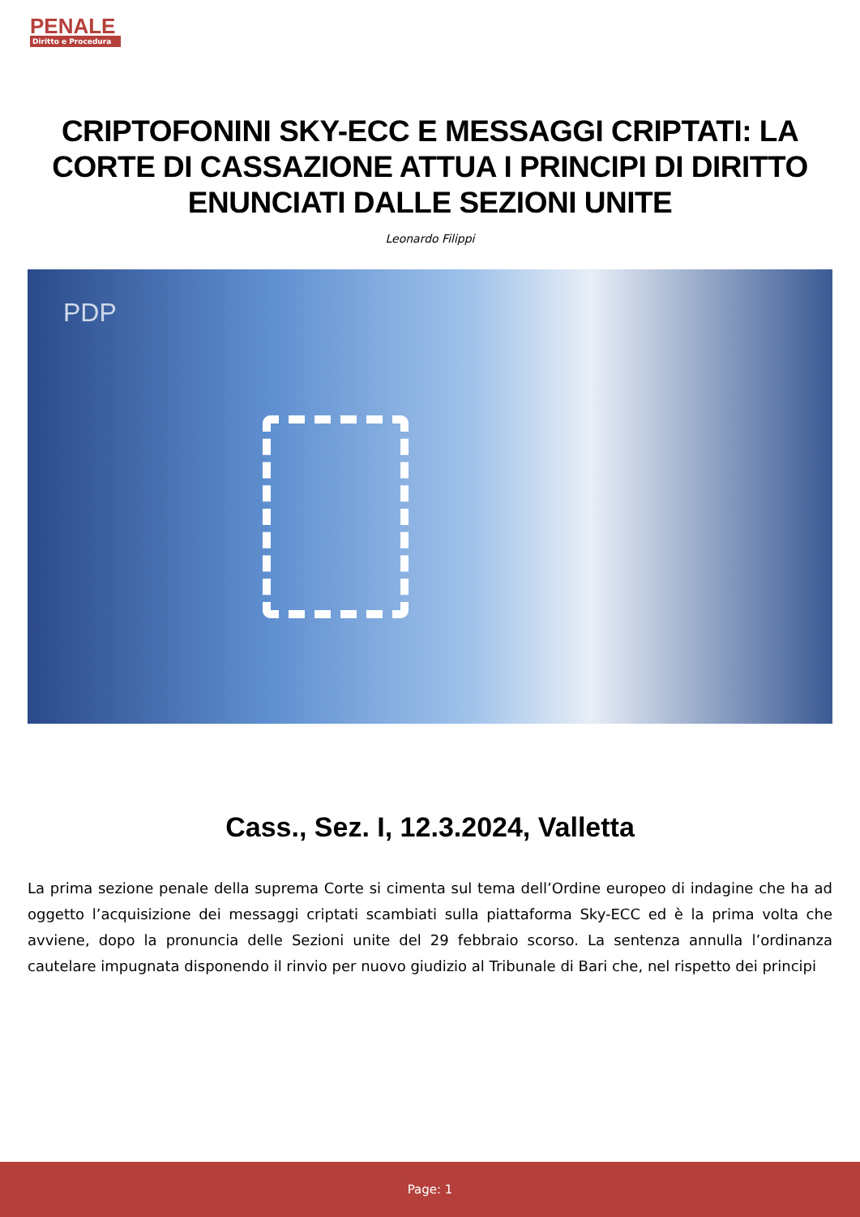PENALE
Diritto e Procedura
CRIPTOFONINI SKY-ECC E MESSAGGI CRIPTATI: LA CORTE DI CASSAZIONE ATTUA I PRINCIPI DI DIRITTO ENUNCIATI DALLE SEZIONI UNITE
Leonardo Filippi
PDP
Cass., Sez. I, 12.3.2024, Valletta
La prima sezione penale della suprema Corte si cimenta sul tema dell’Ordine europeo di indagine che ha ad oggetto l’acquisizione dei messaggi criptati scambiati sulla piattaforma Sky-ECC ed è la prima volta che avviene, dopo la pronuncia delle Sezioni unite del 29 febbraio scorso. La sentenza annulla l’ordinanza cautelare impugnata disponendo il rinvio per nuovo giudizio al Tribunale di Bari che, nel rispetto dei principi
Page: 1